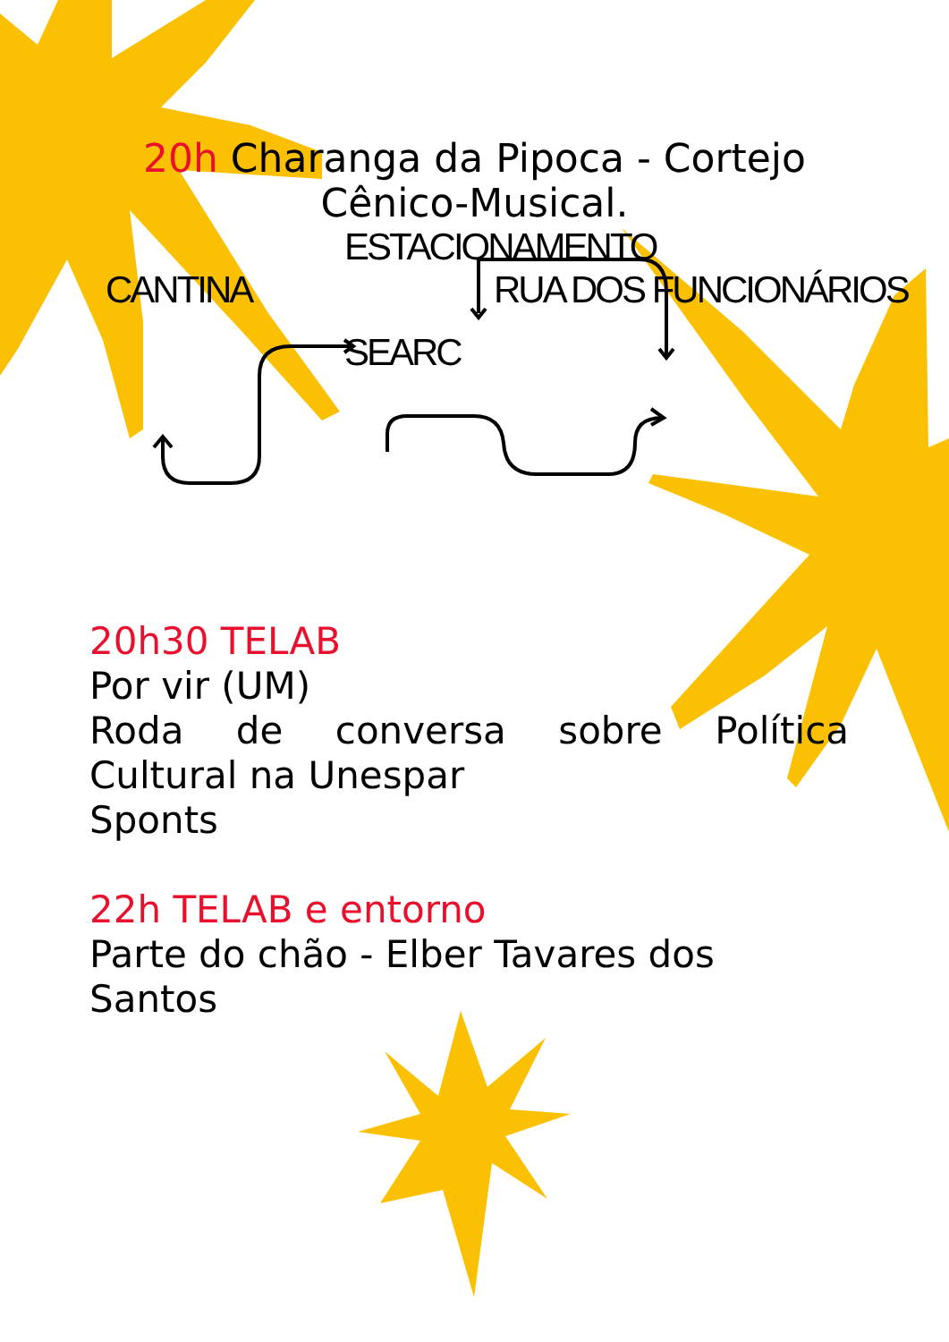20h Charanga da Pipoca - Cortejo Cênico-Musical.
ESTACIONAMENTO
CANTINA RUA DOS FUNCIONÁRIOS
SEARC
20h30 TELAB
Por vir (UM)
Roda de conversa sobre Política
Cultural na Unespar
Sponts
22h TELAB e entorno
Parte do chão - Elber Tavares dos Santos